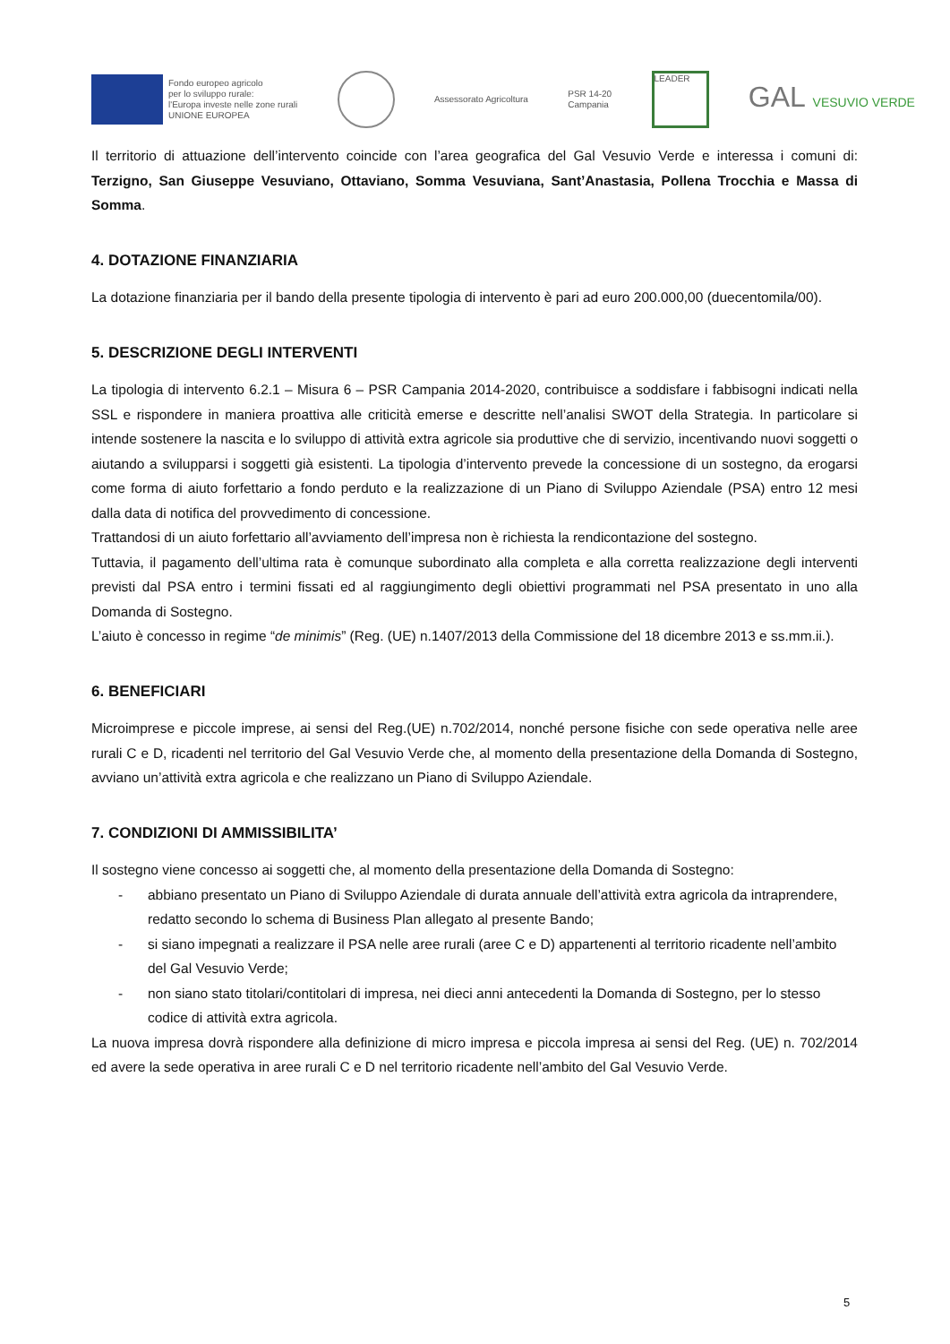Fondo europeo agricolo
per lo sviluppo rurale:
l'Europa investe nelle zone rurali
UNIONE EUROPEA
Assessorato Agricoltura
PSR 14-20
Campania
LEADER
GAL VESUVIO VERDE
Il territorio di attuazione dell’intervento coincide con l’area geografica del Gal Vesuvio Verde e interessa i comuni di: Terzigno, San Giuseppe Vesuviano, Ottaviano, Somma Vesuviana, Sant’Anastasia, Pollena Trocchia e Massa di Somma.
4. DOTAZIONE FINANZIARIA
La dotazione finanziaria per il bando della presente tipologia di intervento è pari ad euro 200.000,00 (duecentomila/00).
5. DESCRIZIONE DEGLI INTERVENTI
La tipologia di intervento 6.2.1 – Misura 6 – PSR Campania 2014-2020, contribuisce a soddisfare i fabbisogni indicati nella SSL e rispondere in maniera proattiva alle criticità emerse e descritte nell’analisi SWOT della Strategia. In particolare si intende sostenere la nascita e lo sviluppo di attività extra agricole sia produttive che di servizio, incentivando nuovi soggetti o aiutando a svilupparsi i soggetti già esistenti. La tipologia d’intervento prevede la concessione di un sostegno, da erogarsi come forma di aiuto forfettario a fondo perduto e la realizzazione di un Piano di Sviluppo Aziendale (PSA) entro 12 mesi dalla data di notifica del provvedimento di concessione.
Trattandosi di un aiuto forfettario all’avviamento dell’impresa non è richiesta la rendicontazione del sostegno.
Tuttavia, il pagamento dell’ultima rata è comunque subordinato alla completa e alla corretta realizzazione degli interventi previsti dal PSA entro i termini fissati ed al raggiungimento degli obiettivi programmati nel PSA presentato in uno alla Domanda di Sostegno.
L’aiuto è concesso in regime “de minimis” (Reg. (UE) n.1407/2013 della Commissione del 18 dicembre 2013 e ss.mm.ii.).
6. BENEFICIARI
Microimprese e piccole imprese, ai sensi del Reg.(UE) n.702/2014, nonché persone fisiche con sede operativa nelle aree rurali C e D, ricadenti nel territorio del Gal Vesuvio Verde che, al momento della presentazione della Domanda di Sostegno, avviano un’attività extra agricola e che realizzano un Piano di Sviluppo Aziendale.
7. CONDIZIONI DI AMMISSIBILITA’
Il sostegno viene concesso ai soggetti che, al momento della presentazione della Domanda di Sostegno:
- abbiano presentato un Piano di Sviluppo Aziendale di durata annuale dell’attività extra agricola da intraprendere, redatto secondo lo schema di Business Plan allegato al presente Bando;
- si siano impegnati a realizzare il PSA nelle aree rurali (aree C e D) appartenenti al territorio ricadente nell’ambito del Gal Vesuvio Verde;
- non siano stato titolari/contitolari di impresa, nei dieci anni antecedenti la Domanda di Sostegno, per lo stesso codice di attività extra agricola.
La nuova impresa dovrà rispondere alla definizione di micro impresa e piccola impresa ai sensi del Reg. (UE) n. 702/2014 ed avere la sede operativa in aree rurali C e D nel territorio ricadente nell’ambito del Gal Vesuvio Verde.
5